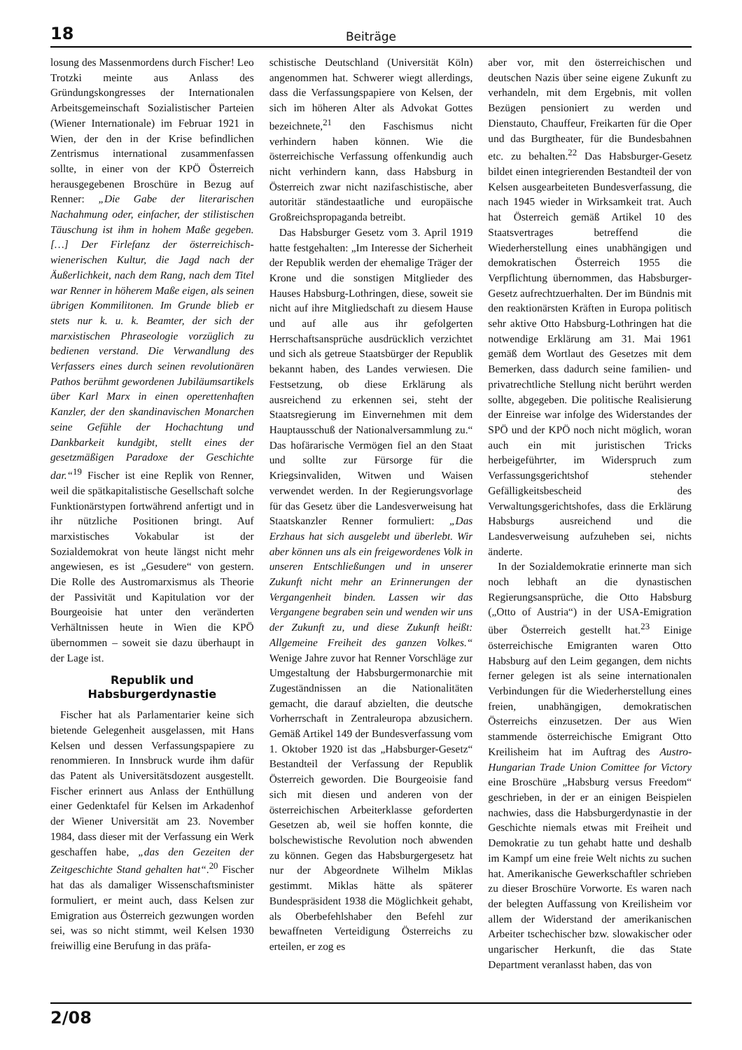18
Beiträge
losung des Massenmordens durch Fischer! Leo Trotzki meinte aus Anlass des Gründungskongresses der Internationalen Arbeitsgemeinschaft Sozialistischer Parteien (Wiener Internationale) im Februar 1921 in Wien, der den in der Krise befindlichen Zentrismus international zusammenfassen sollte, in einer von der KPÖ Österreich herausgegebenen Broschüre in Bezug auf Renner: „Die Gabe der literarischen Nachahmung oder, einfacher, der stilistischen Täuschung ist ihm in hohem Maße gegeben. […] Der Firlefanz der österreichisch-wienerischen Kultur, die Jagd nach der Äußerlichkeit, nach dem Rang, nach dem Titel war Renner in höherem Maße eigen, als seinen übrigen Kommilitonen. Im Grunde blieb er stets nur k. u. k. Beamter, der sich der marxistischen Phraseologie vorzüglich zu bedienen verstand. Die Verwandlung des Verfassers eines durch seinen revolutionären Pathos berühmt gewordenen Jubiläumsartikels über Karl Marx in einen operettenhaften Kanzler, der den skandinavischen Monarchen seine Gefühle der Hochachtung und Dankbarkeit kundgibt, stellt eines der gesetzmäßigen Paradoxe der Geschichte dar.“<sup>19</sup> Fischer ist eine Replik von Renner, weil die spätkapitalistische Gesellschaft solche Funktionärstypen fortwährend anfertigt und in ihr nützliche Positionen bringt. Auf marxistisches Vokabular ist der Sozialdemokrat von heute längst nicht mehr angewiesen, es ist „Gesudere“ von gestern. Die Rolle des Austromarxismus als Theorie der Passivität und Kapitulation vor der Bourgeoisie hat unter den veränderten Verhältnissen heute in Wien die KPÖ übernommen – soweit sie dazu überhaupt in der Lage ist.
Republik und
Habsburgerdynastie
Fischer hat als Parlamentarier keine sich bietende Gelegenheit ausgelassen, mit Hans Kelsen und dessen Verfassungspapiere zu renommieren. In Innsbruck wurde ihm dafür das Patent als Universitätsdozent ausgestellt. Fischer erinnert aus Anlass der Enthüllung einer Gedenktafel für Kelsen im Arkadenhof der Wiener Universität am 23. November 1984, dass dieser mit der Verfassung ein Werk geschaffen habe, „das den Gezeiten der Zeitgeschichte Stand gehalten hat“.<sup>20</sup> Fischer hat das als damaliger Wissenschaftsminister formuliert, er meint auch, dass Kelsen zur Emigration aus Österreich gezwungen worden sei, was so nicht stimmt, weil Kelsen 1930 freiwillig eine Berufung in das präfa-
schistische Deutschland (Universität Köln) angenommen hat. Schwerer wiegt allerdings, dass die Verfassungspapiere von Kelsen, der sich im höheren Alter als Advokat Gottes bezeichnete,<sup>21</sup> den Faschismus nicht verhindern haben können. Wie die österreichische Verfassung offenkundig auch nicht verhindern kann, dass Habsburg in Österreich zwar nicht nazifaschistische, aber autoritär ständestaatliche und europäische Großreichspropaganda betreibt.
Das Habsburger Gesetz vom 3. April 1919 hatte festgehalten: „Im Interesse der Sicherheit der Republik werden der ehemalige Träger der Krone und die sonstigen Mitglieder des Hauses Habsburg-Lothringen, diese, soweit sie nicht auf ihre Mitgliedschaft zu diesem Hause und auf alle aus ihr gefolgerten Herrschaftsansprüche ausdrücklich verzichtet und sich als getreue Staatsbürger der Republik bekannt haben, des Landes verwiesen. Die Festsetzung, ob diese Erklärung als ausreichend zu erkennen sei, steht der Staatsregierung im Einvernehmen mit dem Hauptausschuß der Nationalversammlung zu.“ Das hofärarische Vermögen fiel an den Staat und sollte zur Fürsorge für die Kriegsinvaliden, Witwen und Waisen verwendet werden. In der Regierungsvorlage für das Gesetz über die Landesverweisung hat Staatskanzler Renner formuliert: „Das Erzhaus hat sich ausgelebt und überlebt. Wir aber können uns als ein freigewordenes Volk in unseren Entschließungen und in unserer Zukunft nicht mehr an Erinnerungen der Vergangenheit binden. Lassen wir das Vergangene begraben sein und wenden wir uns der Zukunft zu, und diese Zukunft heißt: Allgemeine Freiheit des ganzen Volkes.“ Wenige Jahre zuvor hat Renner Vorschläge zur Umgestaltung der Habsburgermonarchie mit Zugeständnissen an die Nationalitäten gemacht, die darauf abzielten, die deutsche Vorherrschaft in Zentraleuropa abzusichern. Gemäß Artikel 149 der Bundesverfassung vom 1. Oktober 1920 ist das „Habsburger-Gesetz“ Bestandteil der Verfassung der Republik Österreich geworden. Die Bourgeoisie fand sich mit diesen und anderen von der österreichischen Arbeiterklasse geforderten Gesetzen ab, weil sie hoffen konnte, die bolschewistische Revolution noch abwenden zu können. Gegen das Habsburgergesetz hat nur der Abgeordnete Wilhelm Miklas gestimmt. Miklas hätte als späterer Bundespräsident 1938 die Möglichkeit gehabt, als Oberbefehlshaber den Befehl zur bewaffneten Verteidigung Österreichs zu erteilen, er zog es
aber vor, mit den österreichischen und deutschen Nazis über seine eigene Zukunft zu verhandeln, mit dem Ergebnis, mit vollen Bezügen pensioniert zu werden und Dienstauto, Chauffeur, Freikarten für die Oper und das Burgtheater, für die Bundesbahnen etc. zu behalten.<sup>22</sup> Das Habsburger-Gesetz bildet einen integrierenden Bestandteil der von Kelsen ausgearbeiteten Bundesverfassung, die nach 1945 wieder in Wirksamkeit trat. Auch hat Österreich gemäß Artikel 10 des Staatsvertrages betreffend die Wiederherstellung eines unabhängigen und demokratischen Österreich 1955 die Verpflichtung übernommen, das Habsburger-Gesetz aufrechtzuerhalten. Der im Bündnis mit den reaktionärsten Kräften in Europa politisch sehr aktive Otto Habsburg-Lothringen hat die notwendige Erklärung am 31. Mai 1961 gemäß dem Wortlaut des Gesetzes mit dem Bemerken, dass dadurch seine familien- und privatrechtliche Stellung nicht berührt werden sollte, abgegeben. Die politische Realisierung der Einreise war infolge des Widerstandes der SPÖ und der KPÖ noch nicht möglich, woran auch ein mit juristischen Tricks herbeigeführter, im Widerspruch zum Verfassungsgerichtshof stehender Gefälligkeitsbescheid des Verwaltungsgerichtshofes, dass die Erklärung Habsburgs ausreichend und die Landesverweisung aufzuheben sei, nichts änderte.
In der Sozialdemokratie erinnerte man sich noch lebhaft an die dynastischen Regierungsansprüche, die Otto Habsburg („Otto of Austria“) in der USA-Emigration über Österreich gestellt hat.<sup>23</sup> Einige österreichische Emigranten waren Otto Habsburg auf den Leim gegangen, dem nichts ferner gelegen ist als seine internationalen Verbindungen für die Wiederherstellung eines freien, unabhängigen, demokratischen Österreichs einzusetzen. Der aus Wien stammende österreichische Emigrant Otto Kreilisheim hat im Auftrag des Austro-Hungarian Trade Union Comittee for Victory eine Broschüre „Habsburg versus Freedom“ geschrieben, in der er an einigen Beispielen nachwies, dass die Habsburgerdynastie in der Geschichte niemals etwas mit Freiheit und Demokratie zu tun gehabt hatte und deshalb im Kampf um eine freie Welt nichts zu suchen hat. Amerikanische Gewerkschaftler schrieben zu dieser Broschüre Vorworte. Es waren nach der belegten Auffassung von Kreilisheim vor allem der Widerstand der amerikanischen Arbeiter tschechischer bzw. slowakischer oder ungarischer Herkunft, die das State Department veranlasst haben, das von
2/08